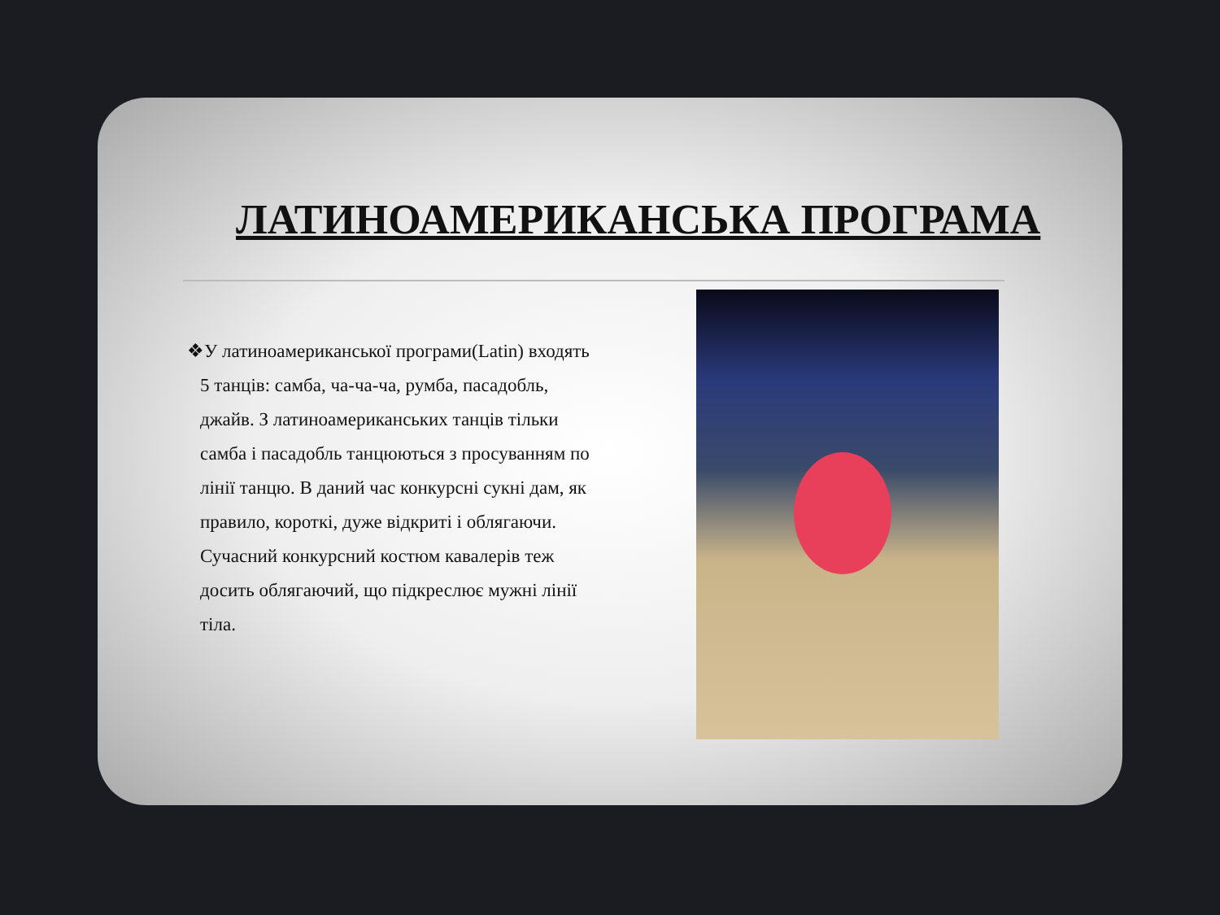ЛАТИНОАМЕРИКАНСЬКА ПРОГРАМА
❖У латиноамериканської програми(Latin) входять 5 танців: самба, ча-ча-ча, румба, пасадобль, джайв. З латиноамериканських танців тільки самба і пасадобль танцюються з просуванням по лінії танцю. В даний час конкурсні сукні дам, як правило, короткі, дуже відкриті і облягаючи. Сучасний конкурсний костюм кавалерів теж досить облягаючий, що підкреслює мужні лінії тіла.